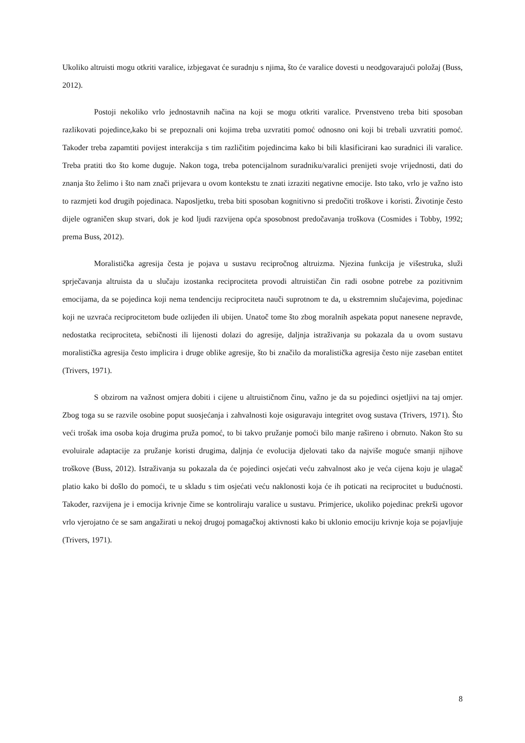Ukoliko altruisti mogu otkriti varalice, izbjegavat će suradnju s njima, što će varalice dovesti u neodgovarajući položaj (Buss, 2012).
Postoji nekoliko vrlo jednostavnih načina na koji se mogu otkriti varalice. Prvenstveno treba biti sposoban razlikovati pojedince,kako bi se prepoznali oni kojima treba uzvratiti pomoć odnosno oni koji bi trebali uzvratiti pomoć. Također treba zapamtiti povijest interakcija s tim različitim pojedincima kako bi bili klasificirani kao suradnici ili varalice. Treba pratiti tko što kome duguje. Nakon toga, treba potencijalnom suradniku/varalici prenijeti svoje vrijednosti, dati do znanja što želimo i što nam znači prijevara u ovom kontekstu te znati izraziti negativne emocije. Isto tako, vrlo je važno isto to razmjeti kod drugih pojedinaca. Naposljetku, treba biti sposoban kognitivno si predočiti troškove i koristi. Životinje često dijele ograničen skup stvari, dok je kod ljudi razvijena opća sposobnost predočavanja troškova (Cosmides i Tobby, 1992; prema Buss, 2012).
Moralistička agresija česta je pojava u sustavu recipročnog altruizma. Njezina funkcija je višestruka, služi sprječavanja altruista da u slučaju izostanka reciprociteta provodi altruističan čin radi osobne potrebe za pozitivnim emocijama, da se pojedinca koji nema tendenciju reciprociteta nauči suprotnom te da, u ekstremnim slučajevima, pojedinac koji ne uzvraća reciprocitetom bude ozlijeđen ili ubijen. Unatoč tome što zbog moralnih aspekata poput nanesene nepravde, nedostatka reciprociteta, sebičnosti ili lijenosti dolazi do agresije, daljnja istraživanja su pokazala da u ovom sustavu moralistička agresija često implicira i druge oblike agresije, što bi značilo da moralistička agresija često nije zaseban entitet (Trivers, 1971).
S obzirom na važnost omjera dobiti i cijene u altruističnom činu, važno je da su pojedinci osjetljivi na taj omjer. Zbog toga su se razvile osobine poput suosjećanja i zahvalnosti koje osiguravaju integritet ovog sustava (Trivers, 1971). Što veći trošak ima osoba koja drugima pruža pomoć, to bi takvo pružanje pomoći bilo manje rašireno i obrnuto. Nakon što su evoluirale adaptacije za pružanje koristi drugima, daljnja će evolucija djelovati tako da najviše moguće smanji njihove troškove (Buss, 2012). Istraživanja su pokazala da će pojedinci osjećati veću zahvalnost ako je veća cijena koju je ulagač platio kako bi došlo do pomoći, te u skladu s tim osjećati veću naklonosti koja će ih poticati na reciprocitet u budućnosti. Također, razvijena je i emocija krivnje čime se kontroliraju varalice u sustavu. Primjerice, ukoliko pojedinac prekrši ugovor vrlo vjerojatno će se sam angažirati u nekoj drugoj pomagačkoj aktivnosti kako bi uklonio emociju krivnje koja se pojavljuje (Trivers, 1971).
8